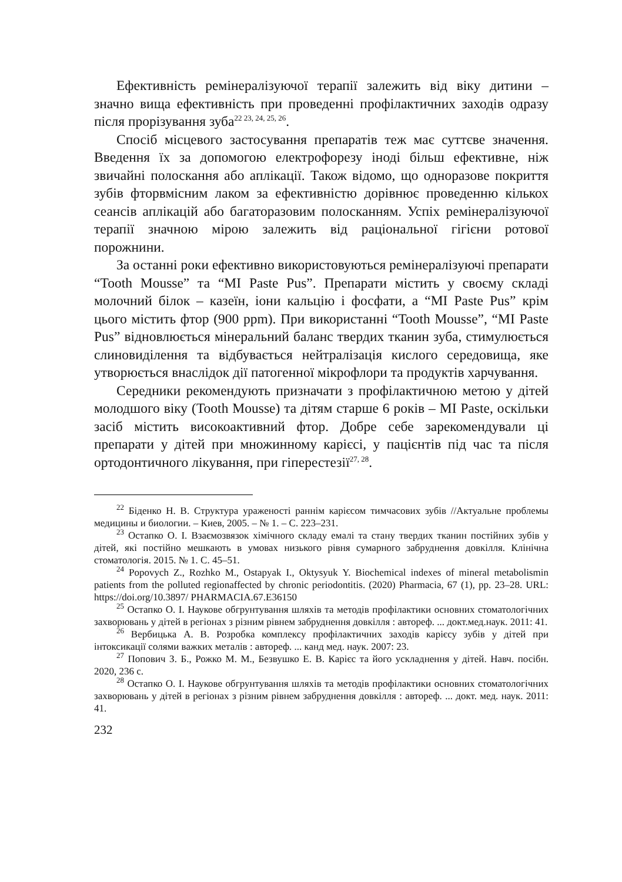Ефективність ремінералізуючої терапії залежить від віку дитини – значно вища ефективність при проведенні профілактичних заходів одразу після прорізування зуба<sup>22 23, 24, 25, 26</sup>.
Спосіб місцевого застосування препаратів теж має суттєве значення. Введення їх за допомогою електрофорезу іноді більш ефективне, ніж звичайні полоскання або аплікації. Також відомо, що одноразове покриття зубів фторвмісним лаком за ефективністю дорівнює проведенню кількох сеансів аплікацій або багаторазовим полосканням. Успіх ремінералізуючої терапії значною мірою залежить від раціональної гігієни ротової порожнини.
За останні роки ефективно використовуються ремінералізуючі препарати “Tooth Mousse” та “MI Paste Pus”. Препарати містить у своєму складі молочний білок – казеїн, іони кальцію і фосфати, а “MI Paste Pus” крім цього містить фтор (900 ppm). При використанні “Tooth Mousse”, “MI Paste Pus” відновлюється мінеральний баланс твердих тканин зуба, стимулюється слиновиділення та відбувається нейтралізація кислого середовища, яке утворюється внаслідок дії патогенної мікрофлори та продуктів харчування.
Середники рекомендують призначати з профілактичною метою у дітей молодшого віку (Tooth Mousse) та дітям старше 6 років – MI Paste, оскільки засіб містить високоактивний фтор. Добре себе зарекомендували ці препарати у дітей при множинному карієсі, у пацієнтів під час та після ортодонтичного лікування, при гіперестезії<sup>27, 28</sup>.
<sup>22</sup> Біденко Н. В. Структура ураженості раннім карієсом тимчасових зубів //Актуальне проблемы медицины и биологии. – Киев, 2005. – № 1. – С. 223–231.
<sup>23</sup> Остапко О. І. Взаємозвязок хімічного складу емалі та стану твердих тканин постійних зубів у дітей, які постійно мешкають в умовах низького рівня сумарного забруднення довкілля. Клінічна стоматологія. 2015. № 1. С. 45–51.
<sup>24</sup> Popovych Z., Rozhko M., Ostapyak I., Oktysyuk Y. Biochemical indexes of mineral metabolismin patients from the polluted regionaffected by chronic periodontitis. (2020) Pharmacia, 67 (1), pp. 23–28. URL: https://doi.org/10.3897/ PHARMACIA.67.E36150
<sup>25</sup> Остапко О. І. Наукове обгрунтування шляхів та методів профілактики основних стоматологічних захворювань у дітей в регіонах з різним рівнем забруднення довкілля : автореф. ... докт.мед.наук. 2011: 41.
<sup>26</sup> Вербицька А. В. Розробка комплексу профілактичних заходів карієсу зубів у дітей при інтоксикації солями важких металів : автореф. ... канд мед. наук. 2007: 23.
<sup>27</sup> Попович З. Б., Рожко М. М., Безвушко Е. В. Карієс та його ускладнення у дітей. Навч. посібн. 2020, 236 с.
<sup>28</sup> Остапко О. І. Наукове обгрунтування шляхів та методів профілактики основних стоматологічних захворювань у дітей в регіонах з різним рівнем забруднення довкілля : автореф. ... докт. мед. наук. 2011: 41.
232